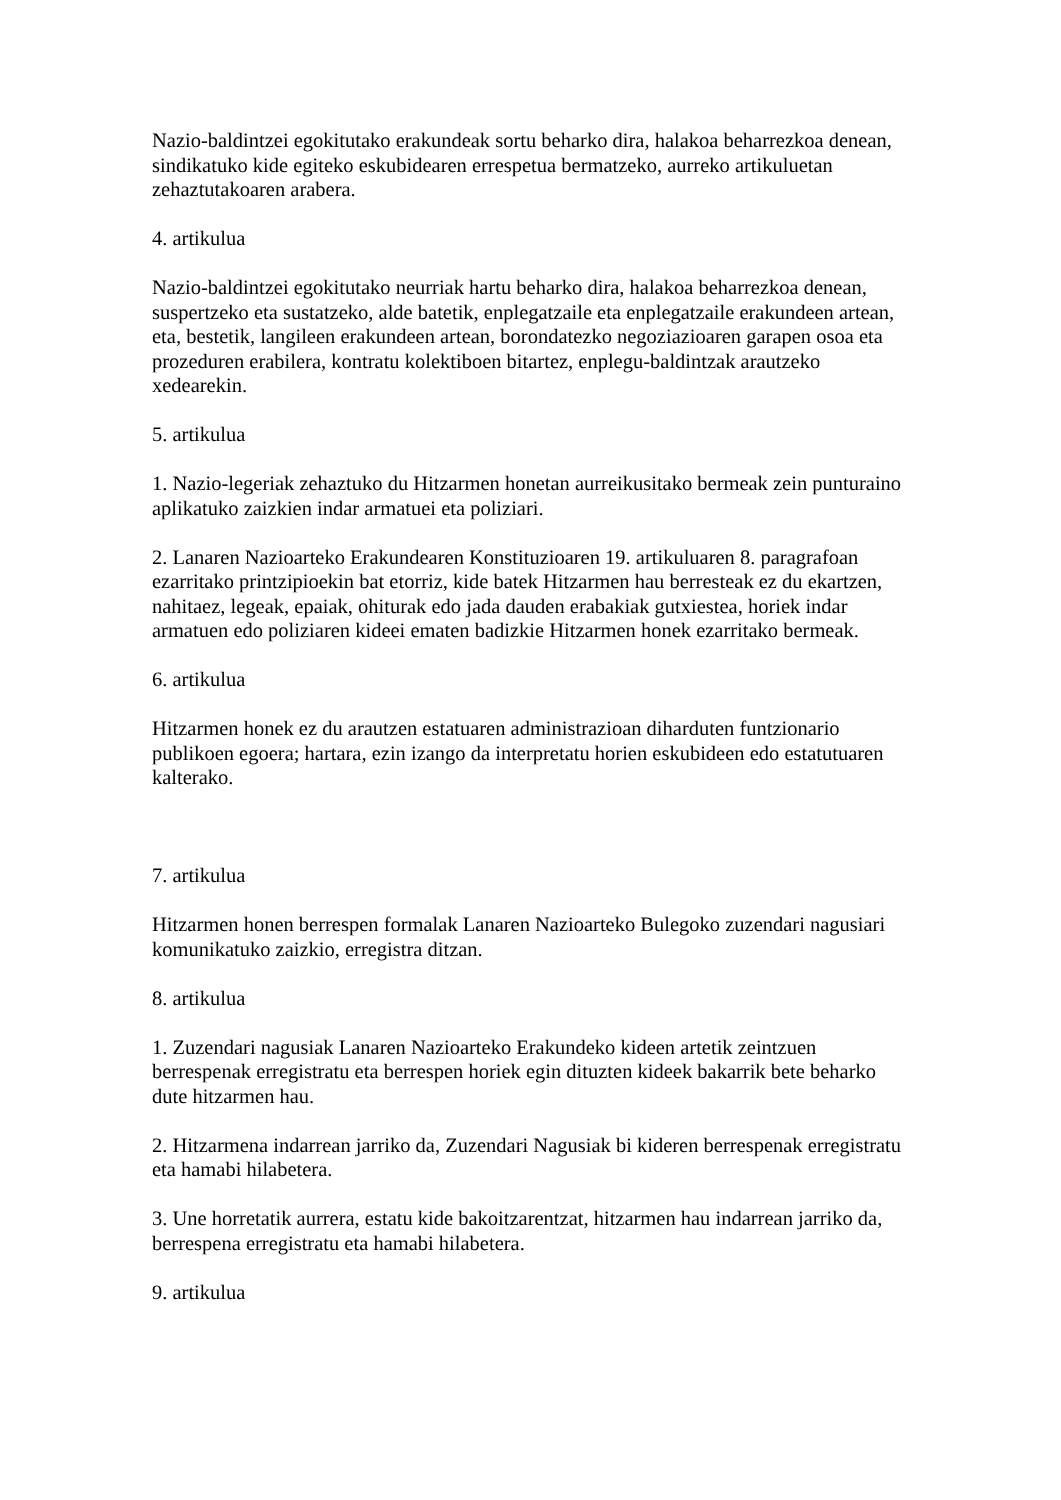Nazio-baldintzei egokitutako erakundeak sortu beharko dira, halakoa beharrezkoa denean, sindikatuko kide egiteko eskubidearen errespetua bermatzeko, aurreko artikuluetan zehaztutakoaren arabera.
4. artikulua
Nazio-baldintzei egokitutako neurriak hartu beharko dira, halakoa beharrezkoa denean, suspertzeko eta sustatzeko, alde batetik, enplegatzaile eta enplegatzaile erakundeen artean, eta, bestetik, langileen erakundeen artean, borondatezko negoziazioaren garapen osoa eta prozeduren erabilera, kontratu kolektiboen bitartez, enplegu-baldintzak arautzeko xedearekin.
5. artikulua
1. Nazio-legeriak zehaztuko du Hitzarmen honetan aurreikusitako bermeak zein punturaino aplikatuko zaizkien indar armatuei eta poliziari.
2. Lanaren Nazioarteko Erakundearen Konstituzioaren 19. artikuluaren 8. paragrafoan ezarritako printzipioekin bat etorriz, kide batek Hitzarmen hau berresteak ez du ekartzen, nahitaez, legeak, epaiak, ohiturak edo jada dauden erabakiak gutxiestea, horiek indar armatuen edo poliziaren kideei ematen badizkie Hitzarmen honek ezarritako bermeak.
6. artikulua
Hitzarmen honek ez du arautzen estatuaren administrazioan diharduten funtzionario publikoen egoera; hartara, ezin izango da interpretatu horien eskubideen edo estatutuaren kalterako.
7. artikulua
Hitzarmen honen berrespen formalak Lanaren Nazioarteko Bulegoko zuzendari nagusiari komunikatuko zaizkio, erregistra ditzan.
8. artikulua
1. Zuzendari nagusiak Lanaren Nazioarteko Erakundeko kideen artetik zeintzuen berrespenak erregistratu eta berrespen horiek egin dituzten kideek bakarrik bete beharko dute hitzarmen hau.
2. Hitzarmena indarrean jarriko da, Zuzendari Nagusiak bi kideren berrespenak erregistratu eta hamabi hilabetera.
3. Une horretatik aurrera, estatu kide bakoitzarentzat, hitzarmen hau indarrean jarriko da, berrespena erregistratu eta hamabi hilabetera.
9. artikulua